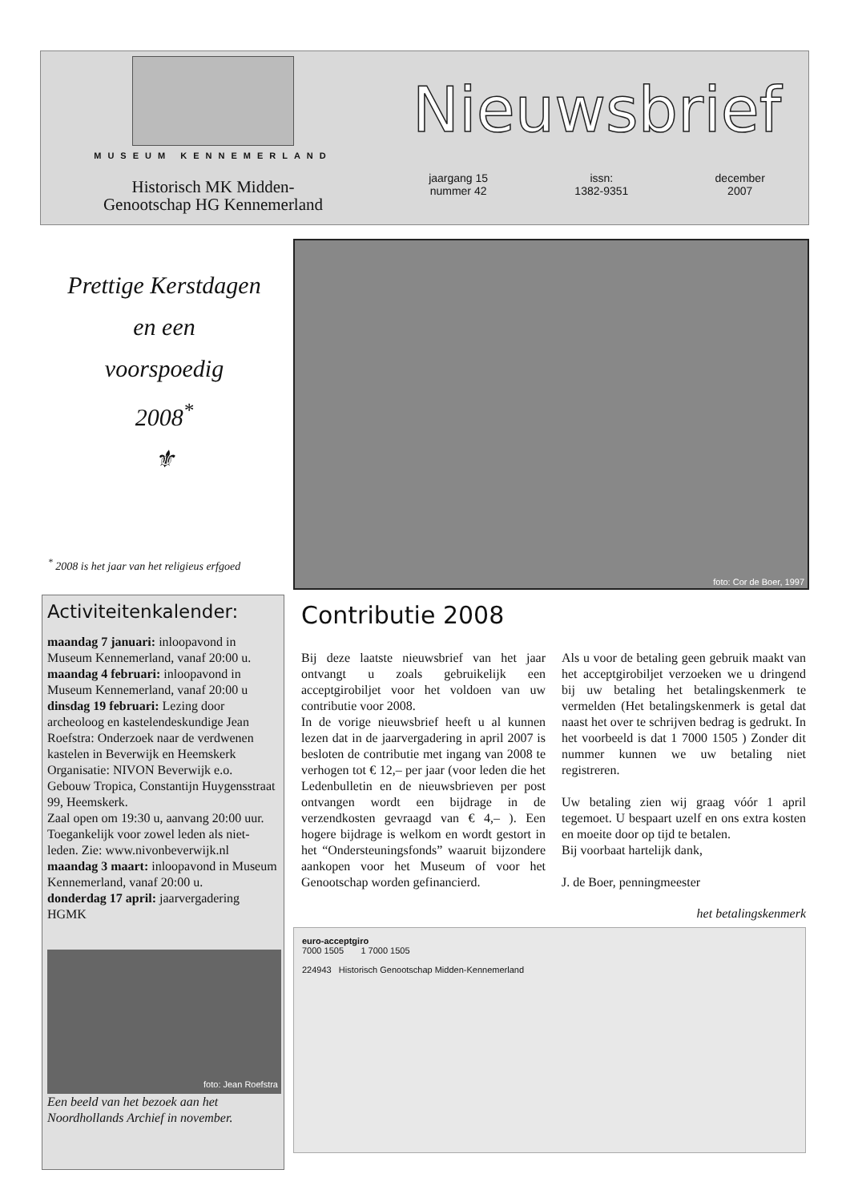MUSEUM KENNEMERLAND
Historisch MK Midden-
Genootschap HG Kennemerland
Nieuwsbrief
jaargang 15
nummer 42
issn:
1382-9351
december
2007
Prettige Kerstdagen
en een
voorspoedig
2008<sup>*</sup>
⚜
<sup>*</sup> 2008 is het jaar van het religieus erfgoed
foto: Cor de Boer, 1997
Activiteitenkalender:
maandag 7 januari: inloopavond in Museum Kennemerland, vanaf 20:00 u.
maandag 4 februari: inloopavond in Museum Kennemerland, vanaf 20:00 u
dinsdag 19 februari: Lezing door archeoloog en kastelendeskundige Jean Roefstra: Onderzoek naar de verdwenen kastelen in Beverwijk en Heemskerk Organisatie: NIVON Beverwijk e.o. Gebouw Tropica, Constantijn Huygensstraat 99, Heemskerk.
Zaal open om 19:30 u, aanvang 20:00 uur. Toegankelijk voor zowel leden als niet-leden. Zie: www.nivonbeverwijk.nl
maandag 3 maart: inloopavond in Museum Kennemerland, vanaf 20:00 u.
donderdag 17 april: jaarvergadering HGMK
foto: Jean Roefstra
Een beeld van het bezoek aan het Noordhollands Archief in november.
Contributie 2008
Bij deze laatste nieuwsbrief van het jaar ontvangt u zoals gebruikelijk een acceptgirobiljet voor het voldoen van uw contributie voor 2008.
In de vorige nieuwsbrief heeft u al kunnen lezen dat in de jaarvergadering in april 2007 is besloten de contributie met ingang van 2008 te verhogen tot € 12,– per jaar (voor leden die het Ledenbulletin en de nieuwsbrieven per post ontvangen wordt een bijdrage in de verzendkosten gevraagd van € 4,– ). Een hogere bijdrage is welkom en wordt gestort in het “Ondersteuningsfonds” waaruit bijzondere aankopen voor het Museum of voor het Genootschap worden gefinancierd.
Als u voor de betaling geen gebruik maakt van het acceptgirobiljet verzoeken we u dringend bij uw betaling het betalingskenmerk te vermelden (Het betalingskenmerk is getal dat naast het over te schrijven bedrag is gedrukt. In het voorbeeld is dat 1 7000 1505 ) Zonder dit nummer kunnen we uw betaling niet registreren.
Uw betaling zien wij graag vóór 1 april tegemoet. U bespaart uzelf en ons extra kosten en moeite door op tijd te betalen.
Bij voorbaat hartelijk dank,
J. de Boer, penningmeester
het betalingskenmerk
euro-acceptgiro
7000 1505 1 7000 1505
224943 Historisch Genootschap Midden-Kennemerland